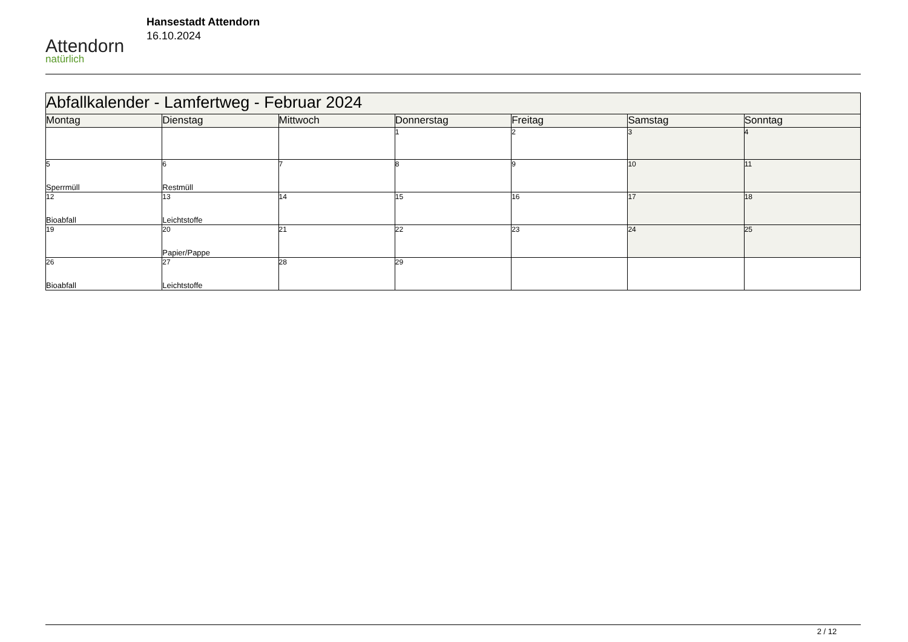Attendorn
natürlich
Hansestadt Attendorn
16.10.2024
| Abfallkalender - Lamfertweg - Februar 2024 | | | | | | |
| Montag | Dienstag | Mittwoch | Donnerstag | Freitag | Samstag | Sonntag |
| | | | 1 | 2 | 3 | 4 |
| 5 Sperrmüll | 6 Restmüll | 7 | 8 | 9 | 10 | 11 |
| 12 Bioabfall | 13 Leichtstoffe | 14 | 15 | 16 | 17 | 18 |
| 19 | 20 Papier/Pappe | 21 | 22 | 23 | 24 | 25 |
| 26 Bioabfall | 27 Leichtstoffe | 28 | 29 | | | |
2 / 12